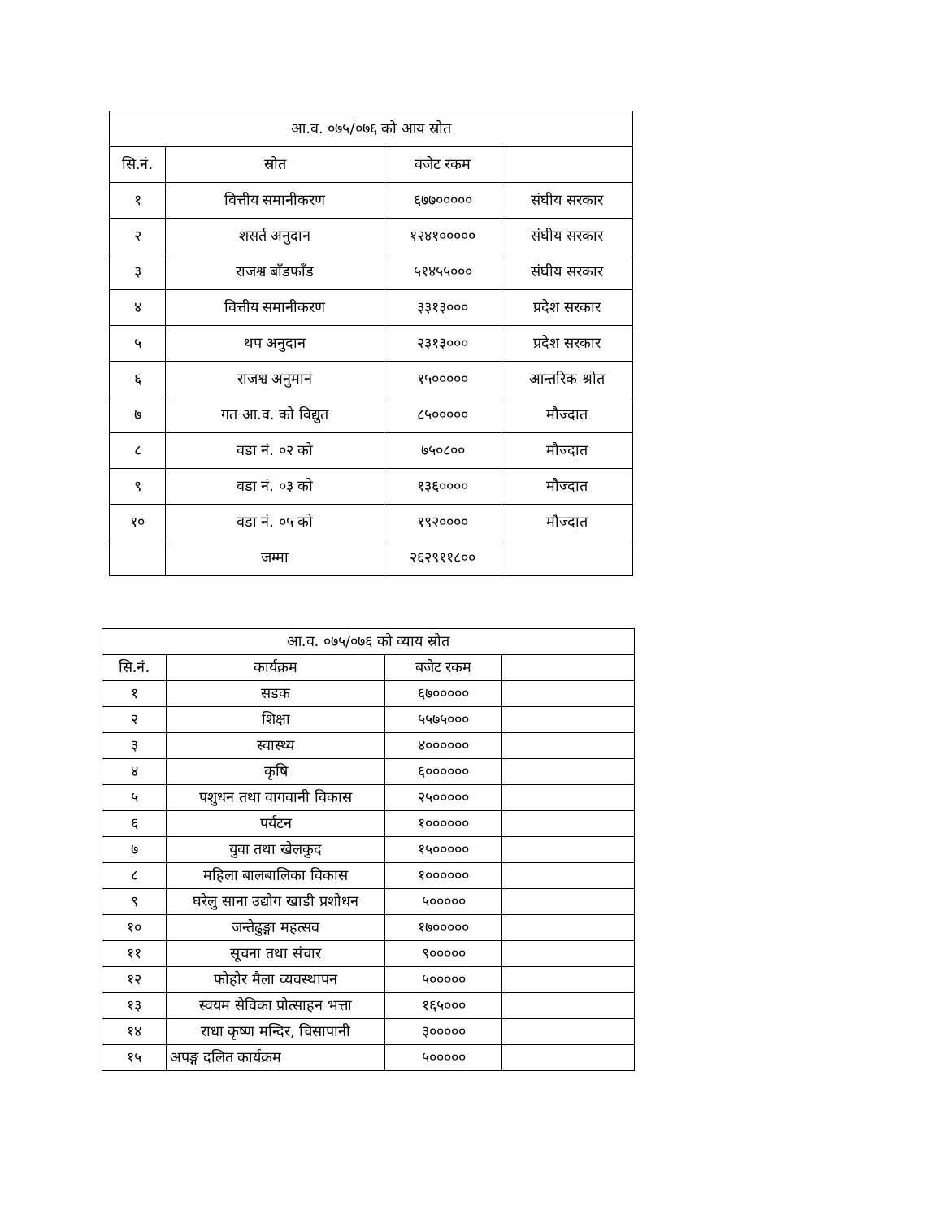| आ.व. ०७५/०७६ को आय स्रोत | | | |
| --- | --- | --- | --- |
| सि.नं. | स्रोत | वजेट रकम | |
| १ | वित्तीय समानीकरण | ६७७००००० | संघीय सरकार |
| २ | शसर्त अनुदान | १२४१००००० | संघीय सरकार |
| ३ | राजश्व बाँडफाँड | ५१४५५००० | संघीय सरकार |
| ४ | वित्तीय समानीकरण | ३३१३००० | प्रदेश सरकार |
| ५ | थप अनुदान | २३१३००० | प्रदेश सरकार |
| ६ | राजश्व अनुमान | १५००००० | आन्तरिक श्रोत |
| ७ | गत आ.व. को विद्युत | ८५००००० | मौज्दात |
| ८ | वडा नं. ०२ को | ७५०८०० | मौज्दात |
| ९ | वडा नं. ०३ को | १३६०००० | मौज्दात |
| १० | वडा नं. ०५ को | १९२०००० | मौज्दात |
| | जम्मा | २६२९११८०० | |
| आ.व. ०७५/०७६ को व्याय स्रोत | | | |
| --- | --- | --- | --- |
| सि.नं. | कार्यक्रम | बजेट रकम | |
| १ | सडक | ६७००००० | |
| २ | शिक्षा | ५५७५००० | |
| ३ | स्वास्थ्य | ४०००००० | |
| ४ | कृषि | ६०००००० | |
| ५ | पशुधन तथा वागवानी विकास | २५००००० | |
| ६ | पर्यटन | १०००००० | |
| ७ | युवा तथा खेलकुद | १५००००० | |
| ८ | महिला बालबालिका विकास | १०००००० | |
| ९ | घरेलु साना उद्योग खाडी प्रशोधन | ५००००० | |
| १० | जन्तेढुङ्गा महत्सव | १७००००० | |
| ११ | सूचना तथा संचार | ९००००० | |
| १२ | फोहोर मैला व्यवस्थापन | ५००००० | |
| १३ | स्वयम सेविका प्रोत्साहन भत्ता | १६५००० | |
| १४ | राधा कृष्ण मन्दिर, चिसापानी | ३००००० | |
| १५ | अपङ्ग दलित कार्यक्रम | ५००००० | |